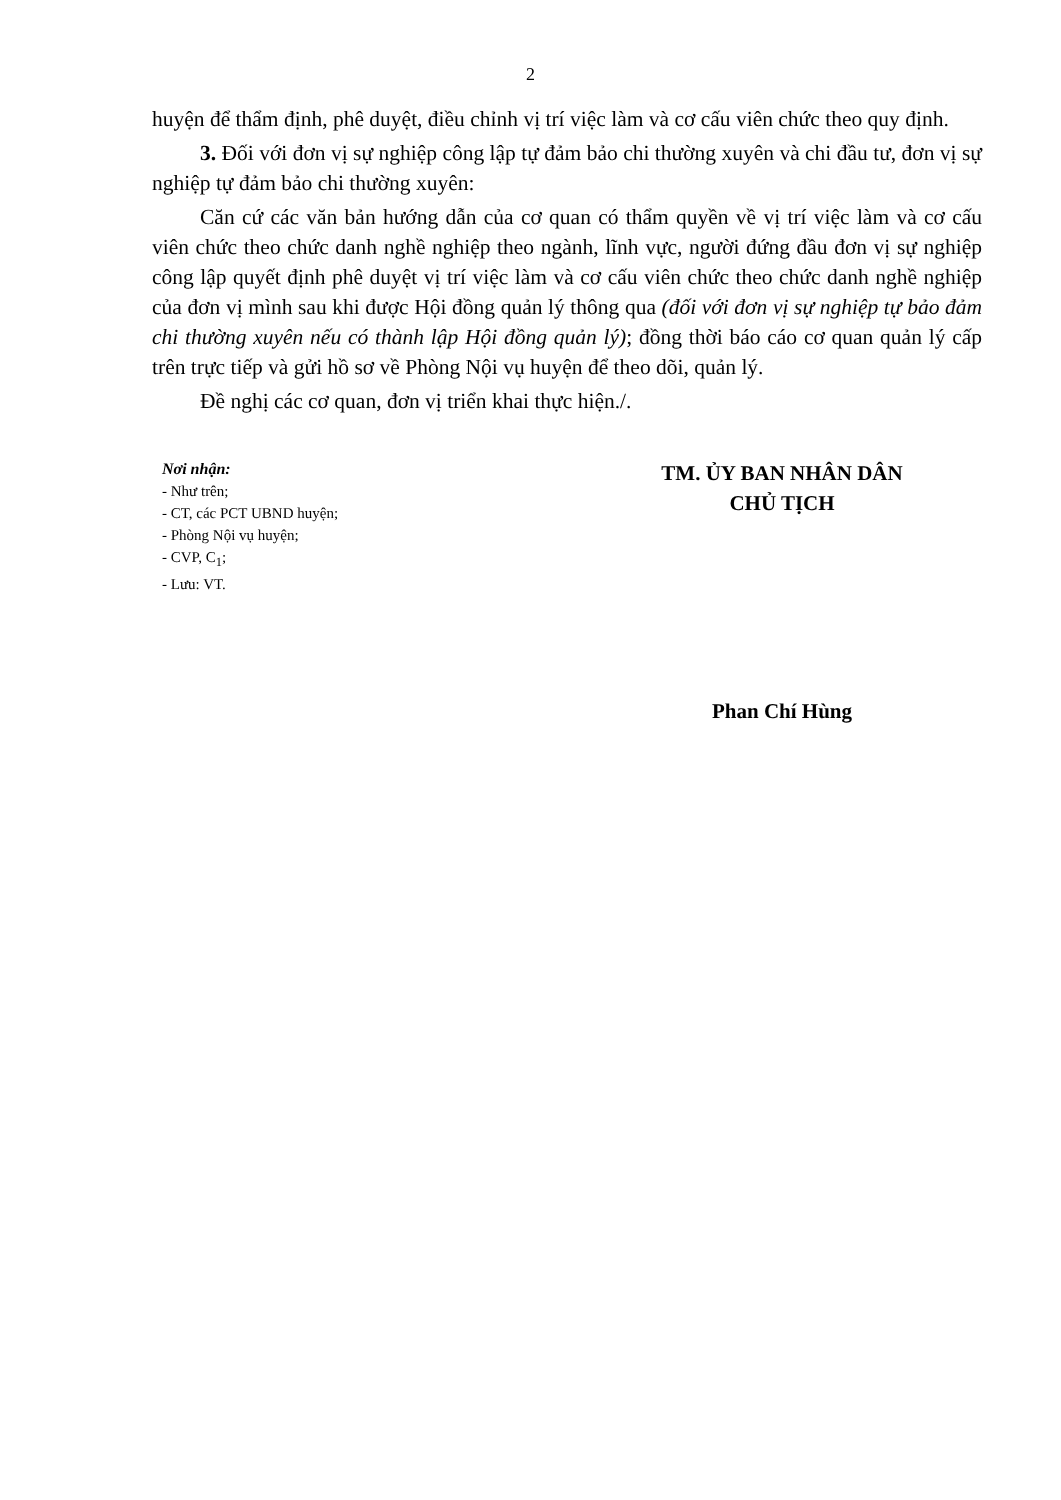2
huyện để thẩm định, phê duyệt, điều chỉnh vị trí việc làm và cơ cấu viên chức theo quy định.
3. Đối với đơn vị sự nghiệp công lập tự đảm bảo chi thường xuyên và chi đầu tư, đơn vị sự nghiệp tự đảm bảo chi thường xuyên:
Căn cứ các văn bản hướng dẫn của cơ quan có thẩm quyền về vị trí việc làm và cơ cấu viên chức theo chức danh nghề nghiệp theo ngành, lĩnh vực, người đứng đầu đơn vị sự nghiệp công lập quyết định phê duyệt vị trí việc làm và cơ cấu viên chức theo chức danh nghề nghiệp của đơn vị mình sau khi được Hội đồng quản lý thông qua (đối với đơn vị sự nghiệp tự bảo đảm chi thường xuyên nếu có thành lập Hội đồng quản lý); đồng thời báo cáo cơ quan quản lý cấp trên trực tiếp và gửi hồ sơ về Phòng Nội vụ huyện để theo dõi, quản lý.
Đề nghị các cơ quan, đơn vị triển khai thực hiện./.
Nơi nhận:
- Như trên;
- CT, các PCT UBND huyện;
- Phòng Nội vụ huyện;
- CVP, C<sub>1</sub>;
- Lưu: VT.
TM. ỦY BAN NHÂN DÂN
CHỦ TỊCH
Phan Chí Hùng